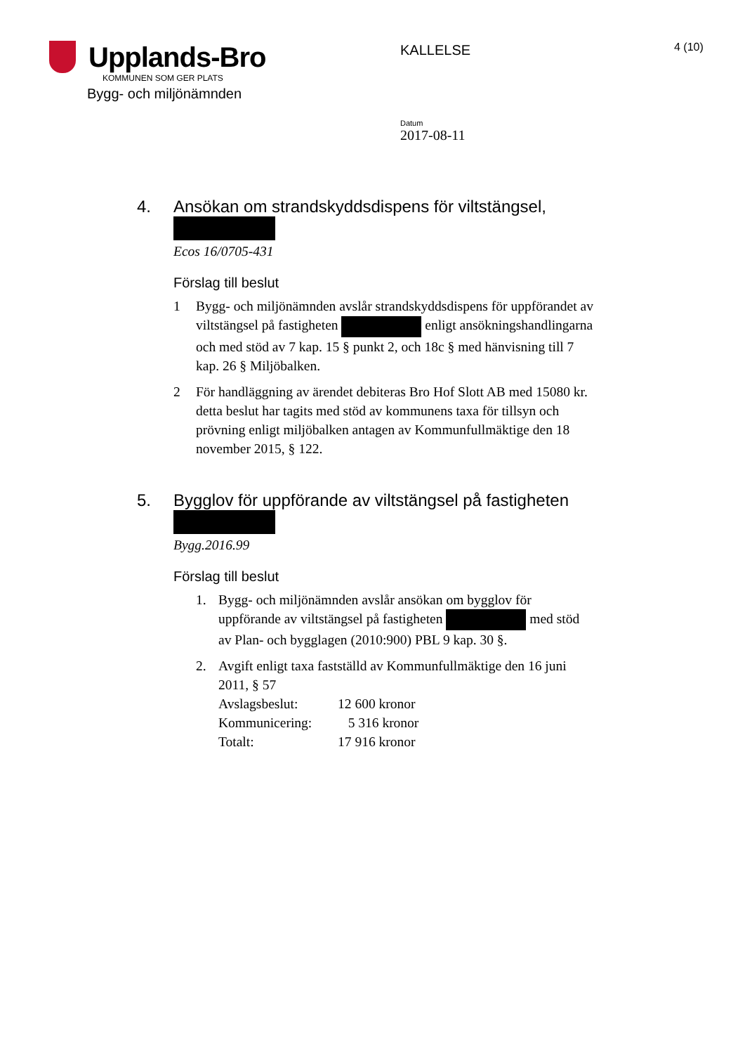Upplands-Bro
KOMMUNEN SOM GER PLATS
Bygg- och miljönämnden
KALLELSE
Datum
2017-08-11
4 (10)
4. Ansökan om strandskyddsdispens för viltstängsel,
Ecos 16/0705-431
Förslag till beslut
1 Bygg- och miljönämnden avslår strandskyddsdispens för uppförandet av viltstängsel på fastigheten enligt ansökningshandlingarna och med stöd av 7 kap. 15 § punkt 2, och 18c § med hänvisning till 7 kap. 26 § Miljöbalken.
2 För handläggning av ärendet debiteras Bro Hof Slott AB med 15080 kr. detta beslut har tagits med stöd av kommunens taxa för tillsyn och prövning enligt miljöbalken antagen av Kommunfullmäktige den 18 november 2015, § 122.
5. Bygglov för uppförande av viltstängsel på fastigheten
Bygg.2016.99
Förslag till beslut
1. Bygg- och miljönämnden avslår ansökan om bygglov för uppförande av viltstängsel på fastigheten med stöd av Plan- och bygglagen (2010:900) PBL 9 kap. 30 §.
2. Avgift enligt taxa fastställd av Kommunfullmäktige den 16 juni 2011, § 57
| Avslagsbeslut: | 12 600 kronor |
| Kommunicering: | 5 316 kronor |
| Totalt: | 17 916 kronor |